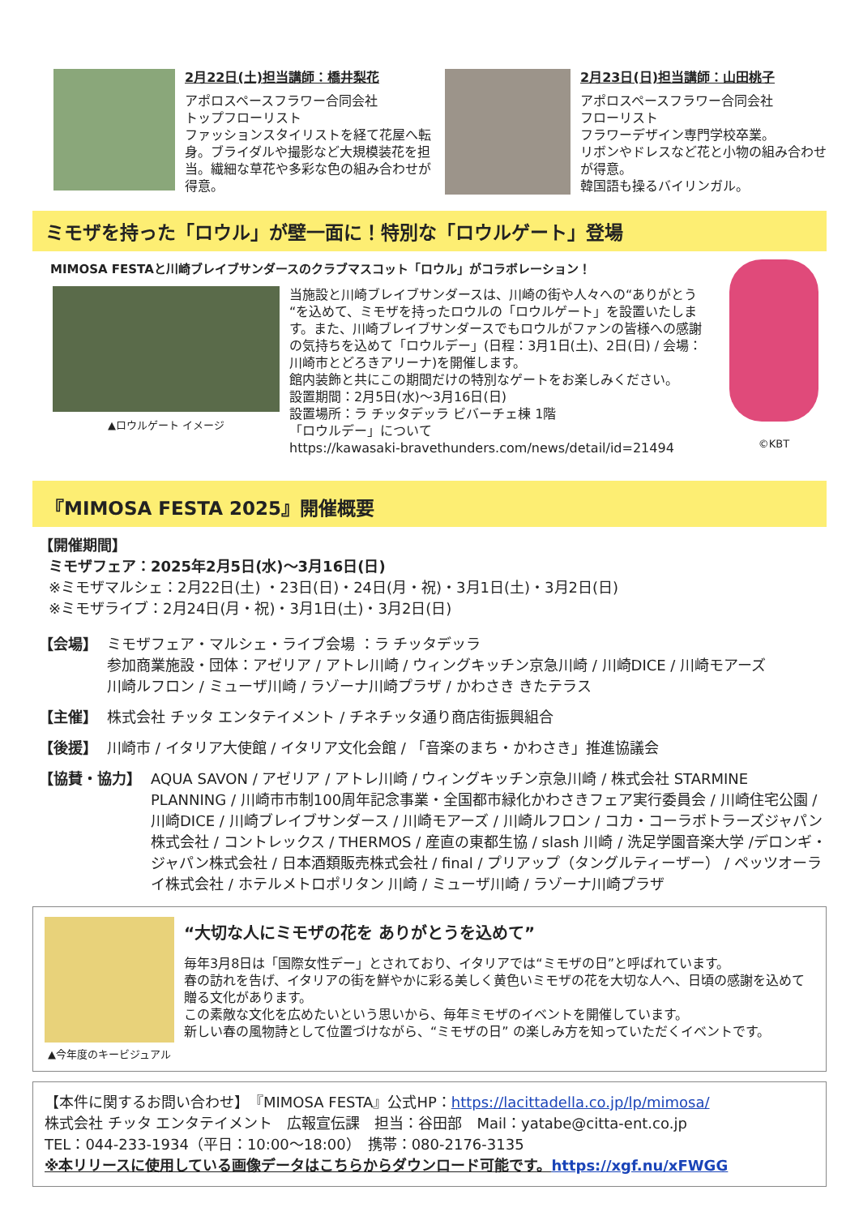2月22日(土)担当講師：橋井梨花
アポロスペースフラワー合同会社
トップフローリスト
ファッションスタイリストを経て花屋へ転身。ブライダルや撮影など大規模装花を担当。繊細な草花や多彩な色の組み合わせが得意。
2月23日(日)担当講師：山田桃子
アポロスペースフラワー合同会社
フローリスト
フラワーデザイン専門学校卒業。
リボンやドレスなど花と小物の組み合わせが得意。
韓国語も操るバイリンガル。
ミモザを持った「ロウル」が壁一面に！特別な「ロウルゲート」登場
MIMOSA FESTAと川崎ブレイブサンダースのクラブマスコット「ロウル」がコラボレーション！
▲ロウルゲート イメージ
当施設と川崎ブレイブサンダースは、川崎の街や人々への“ありがとう“を込めて、ミモザを持ったロウルの「ロウルゲート」を設置いたします。また、川崎ブレイブサンダースでもロウルがファンの皆様への感謝の気持ちを込めて「ロウルデー」(日程：3月1日(土)、2日(日) / 会場：川崎市とどろきアリーナ)を開催します。
館内装飾と共にこの期間だけの特別なゲートをお楽しみください。
設置期間：2月5日(水)～3月16日(日)
設置場所：ラ チッタデッラ ビバーチェ棟 1階
「ロウルデー」について
https://kawasaki-bravethunders.com/news/detail/id=21494
©KBT
『MIMOSA FESTA 2025』開催概要
【開催期間】
ミモザフェア：2025年2月5日(水)～3月16日(日)
※ミモザマルシェ：2月22日(土) ・23日(日)・24日(月・祝)・3月1日(土)・3月2日(日)
※ミモザライブ：2月24日(月・祝)・3月1日(土)・3月2日(日)
【会場】 ミモザフェア・マルシェ・ライブ会場 ：ラ チッタデッラ
参加商業施設・団体：アゼリア / アトレ川崎 / ウィングキッチン京急川崎 / 川崎DICE / 川崎モアーズ
川崎ルフロン / ミューザ川崎 / ラゾーナ川崎プラザ / かわさき きたテラス
【主催】 株式会社 チッタ エンタテイメント / チネチッタ通り商店街振興組合
【後援】 川崎市 / イタリア大使館 / イタリア文化会館 / 「音楽のまち・かわさき」推進協議会
【協賛・協力】 AQUA SAVON / アゼリア / アトレ川崎 / ウィングキッチン京急川崎 / 株式会社 STARMINE PLANNING / 川崎市市制100周年記念事業・全国都市緑化かわさきフェア実行委員会 / 川崎住宅公園 / 川崎DICE / 川崎ブレイブサンダース / 川崎モアーズ / 川崎ルフロン / コカ・コーラボトラーズジャパン株式会社 / コントレックス / THERMOS / 産直の東都生協 / slash 川崎 / 洗足学園音楽大学 /デロンギ・ジャパン株式会社 / 日本酒類販売株式会社 / final / プリアップ（タングルティーザー） / ペッツオーライ株式会社 / ホテルメトロポリタン 川崎 / ミューザ川崎 / ラゾーナ川崎プラザ
▲今年度のキービジュアル
“大切な人にミモザの花を ありがとうを込めて”
毎年3月8日は「国際女性デー」とされており、イタリアでは“ミモザの日”と呼ばれています。
春の訪れを告げ、イタリアの街を鮮やかに彩る美しく黄色いミモザの花を大切な人へ、日頃の感謝を込めて贈る文化があります。
この素敵な文化を広めたいという思いから、毎年ミモザのイベントを開催しています。
新しい春の風物詩として位置づけながら、“ミモザの日” の楽しみ方を知っていただくイベントです。
【本件に関するお問い合わせ】　『MIMOSA FESTA』公式HP：https://lacittadella.co.jp/lp/mimosa/
株式会社 チッタ エンタテイメント　広報宣伝課　担当：谷田部　Mail：yatabe@citta-ent.co.jp
TEL：044-233-1934（平日：10:00～18:00）　携帯：080-2176-3135
※本リリースに使用している画像データはこちらからダウンロード可能です。https://xgf.nu/xFWGG